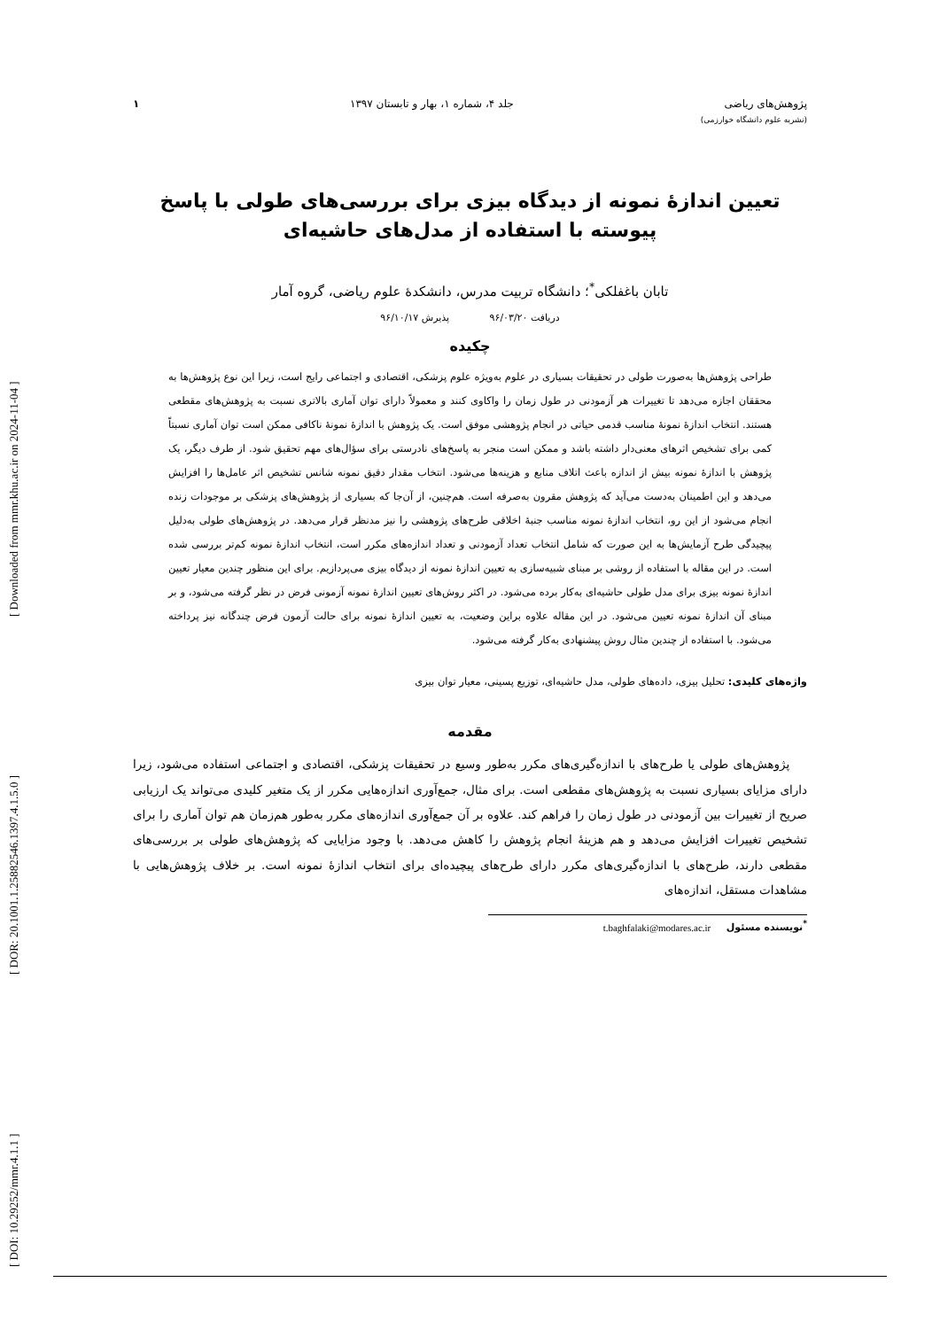[ DOI: 10.29252/mmr.4.1.1 ] [ DOR: 20.1001.1.25882546.1397.4.1.5.0 ] [ Downloaded from mmr.khu.ac.ir on 2024-11-04 ]
پژوهش‌های ریاضی جلد ۴، شماره ۱، بهار و تابستان ۱۳۹۷ ۱
(نشریه علوم دانشگاه خوارزمی)
تعیین اندازۀ نمونه از دیدگاه بیزی برای بررسی‌های طولی با پاسخ پیوسته با استفاده از مدل‌های حاشیه‌ای
تابان باغفلکی<sup>*</sup>؛ دانشگاه تربیت مدرس، دانشکدۀ علوم ریاضی، گروه آمار
دریافت ۹۶/۰۳/۲۰ پذیرش ۹۶/۱۰/۱۷
چکیده
طراحی پژوهش‌ها به‌صورت طولی در تحقیقات بسیاری در علوم به‌ویژه علوم پزشکی، اقتصادی و اجتماعی رایج است، زیرا این نوع پژوهش‌ها به محققان اجازه می‌دهد تا تغییرات هر آزمودنی در طول زمان را واکاوی کنند و معمولاً دارای توان آماری بالاتری نسبت به پژوهش‌های مقطعی هستند. انتخاب اندازۀ نمونۀ مناسب قدمی حیاتی در انجام پژوهشی موفق است. یک پژوهش با اندازۀ نمونۀ ناکافی ممکن است توان آماری نسبتاً کمی برای تشخیص اثرهای معنی‌دار داشته باشد و ممکن است منجر به پاسخ‌های نادرستی برای سؤال‌های مهم تحقیق شود. از طرف دیگر، یک پژوهش با اندازۀ نمونه بیش از اندازه باعث اتلاف منابع و هزینه‌ها می‌شود. انتخاب مقدار دقیق نمونه شانس تشخیص اثر عامل‌ها را افزایش می‌دهد و این اطمینان به‌دست می‌آید که پژوهش مقرون به‌صرفه است. هم‌چنین، از آن‌جا که بسیاری از پژوهش‌های پزشکی بر موجودات زنده انجام می‌شود از این رو، انتخاب اندازۀ نمونه مناسب جنبۀ اخلاقی طرح‌های پژوهشی را نیز مدنظر قرار می‌دهد. در پژوهش‌های طولی به‌دلیل پیچیدگی طرح آزمایش‌ها به این صورت که شامل انتخاب تعداد آزمودنی و تعداد اندازه‌های مکرر است، انتخاب اندازۀ نمونه کم‌تر بررسی شده است. در این مقاله با استفاده از روشی بر مبنای شبیه‌سازی به تعیین اندازۀ نمونه از دیدگاه بیزی می‌پردازیم. برای این منظور چندین معیار تعیین اندازۀ نمونه بیزی برای مدل طولی حاشیه‌ای به‌کار برده می‌شود. در اکثر روش‌های تعیین اندازۀ نمونه آزمونی فرض در نظر گرفته می‌شود، و بر مبنای آن اندازۀ نمونه تعیین می‌شود. در این مقاله علاوه براین وضعیت، به تعیین اندازۀ نمونه برای حالت آزمون فرض چندگانه نیز پرداخته می‌شود. با استفاده از چندین مثال روش پیشنهادی به‌کار گرفته می‌شود.
واژه‌های کلیدی: تحلیل بیزی، داده‌های طولی، مدل حاشیه‌ای، توزیع پسینی، معیار توان بیزی
مقدمه
پژوهش‌های طولی یا طرح‌های با اندازه‌گیری‌های مکرر به‌طور وسیع در تحقیقات پزشکی، اقتصادی و اجتماعی استفاده می‌شود، زیرا دارای مزایای بسیاری نسبت به پژوهش‌های مقطعی است. برای مثال، جمع‌آوری اندازه‌هایی مکرر از یک متغیر کلیدی می‌تواند یک ارزیابی صریح از تغییرات بین آزمودنی در طول زمان را فراهم کند. علاوه بر آن جمع‌آوری اندازه‌های مکرر به‌طور هم‌زمان هم توان آماری را برای تشخیص تغییرات افزایش می‌دهد و هم هزینۀ انجام پژوهش را کاهش می‌دهد. با وجود مزایایی که پژوهش‌های طولی بر بررسی‌های مقطعی دارند، طرح‌های با اندازه‌گیری‌های مکرر دارای طرح‌های پیچیده‌ای برای انتخاب اندازۀ نمونه است. بر خلاف پژوهش‌هایی با مشاهدات مستقل، اندازه‌های
<sup>*</sup> نویسنده مسئول t.baghfalaki@modares.ac.ir